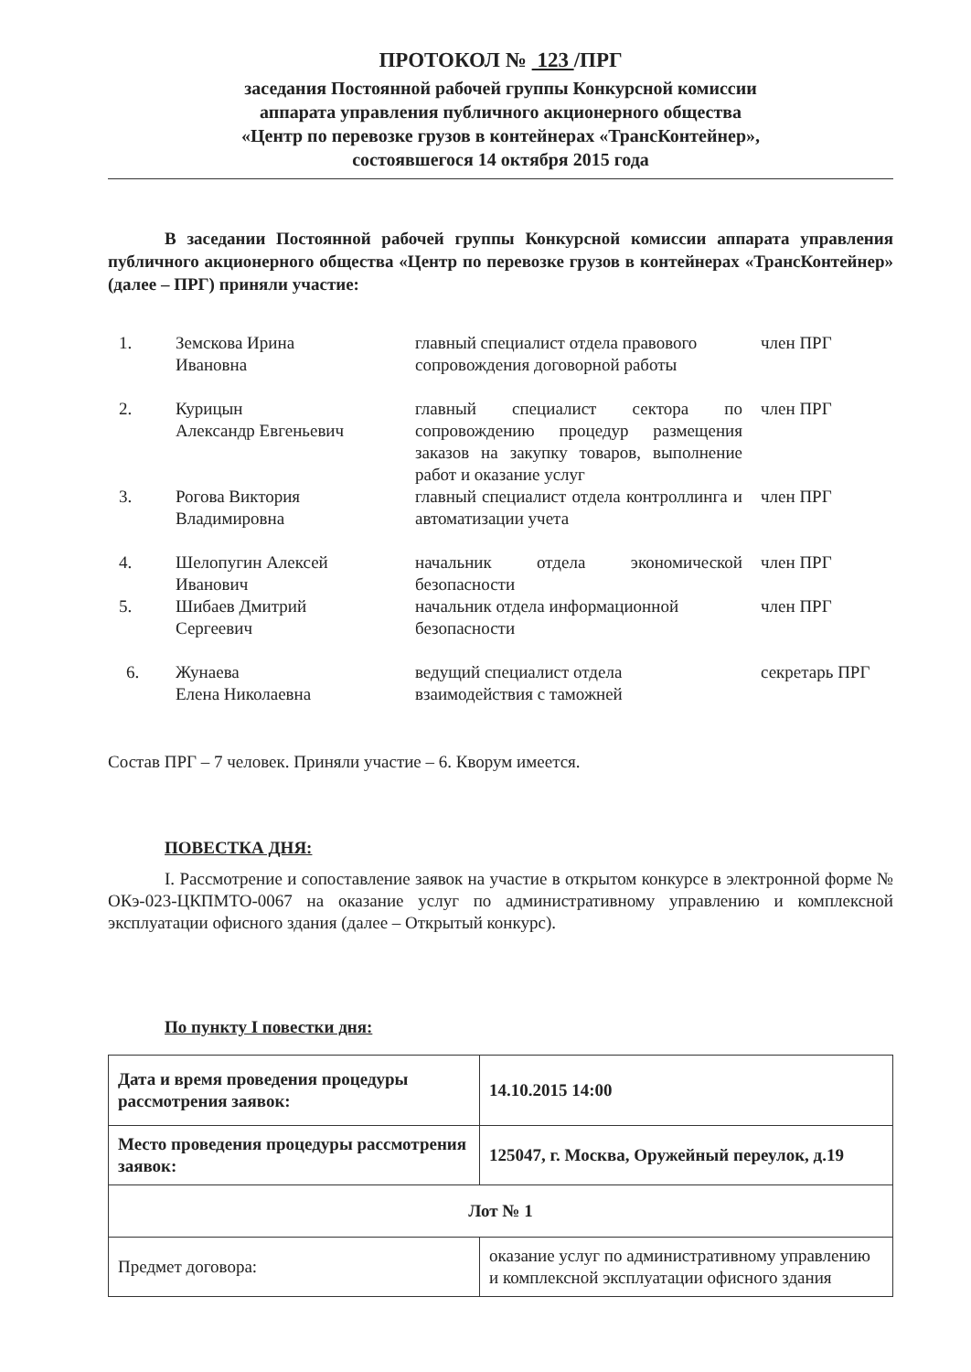ПРОТОКОЛ № 123 /ПРГ
заседания Постоянной рабочей группы Конкурсной комиссии
аппарата управления публичного акционерного общества
«Центр по перевозке грузов в контейнерах «ТрансКонтейнер»,
состоявшегося 14 октября 2015 года
В заседании Постоянной рабочей группы Конкурсной комиссии аппарата управления публичного акционерного общества «Центр по перевозке грузов в контейнерах «ТрансКонтейнер» (далее – ПРГ) приняли участие:
| 1. | Земскова Ирина Ивановна | главный специалист отдела правового сопровождения договорной работы | член ПРГ |
| 2. | Курицын Александр Евгеньевич | главный специалист сектора по сопровождению процедур размещения заказов на закупку товаров, выполнение работ и оказание услуг | член ПРГ |
| 3. | Рогова Виктория Владимировна | главный специалист отдела контроллинга и автоматизации учета | член ПРГ |
| 4. | Шелопугин Алексей Иванович | начальник отдела экономической безопасности | член ПРГ |
| 5. | Шибаев Дмитрий Сергеевич | начальник отдела информационной безопасности | член ПРГ |
| 6. | Жунаева Елена Николаевна | ведущий специалист отдела взаимодействия с таможней | секретарь ПРГ |
Состав ПРГ – 7 человек. Приняли участие – 6. Кворум имеется.
ПОВЕСТКА ДНЯ:
I. Рассмотрение и сопоставление заявок на участие в открытом конкурсе в электронной форме № ОКэ-023-ЦКПМТО-0067 на оказание услуг по административному управлению и комплексной эксплуатации офисного здания (далее – Открытый конкурс).
По пункту I повестки дня:
| Дата и время проведения процедуры рассмотрения заявок: | 14.10.2015 14:00 |
| Место проведения процедуры рассмотрения заявок: | 125047, г. Москва, Оружейный переулок, д.19 |
| Лот № 1 | |
| Предмет договора: | оказание услуг по административному управлению и комплексной эксплуатации офисного здания |